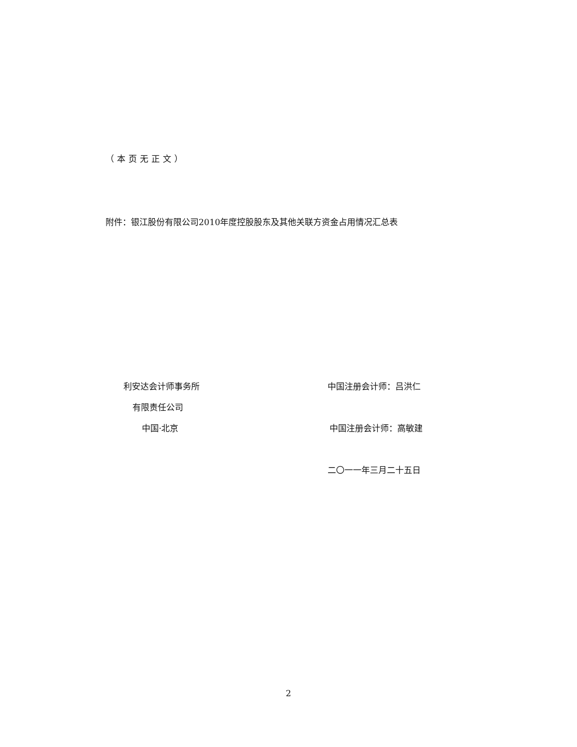（本页无正文）
附件：银江股份有限公司2010年度控股股东及其他关联方资金占用情况汇总表
利安达会计师事务所 中国注册会计师：吕洪仁
有限责任公司
中国·北京 中国注册会计师：高敏建
二〇一一年三月二十五日
2